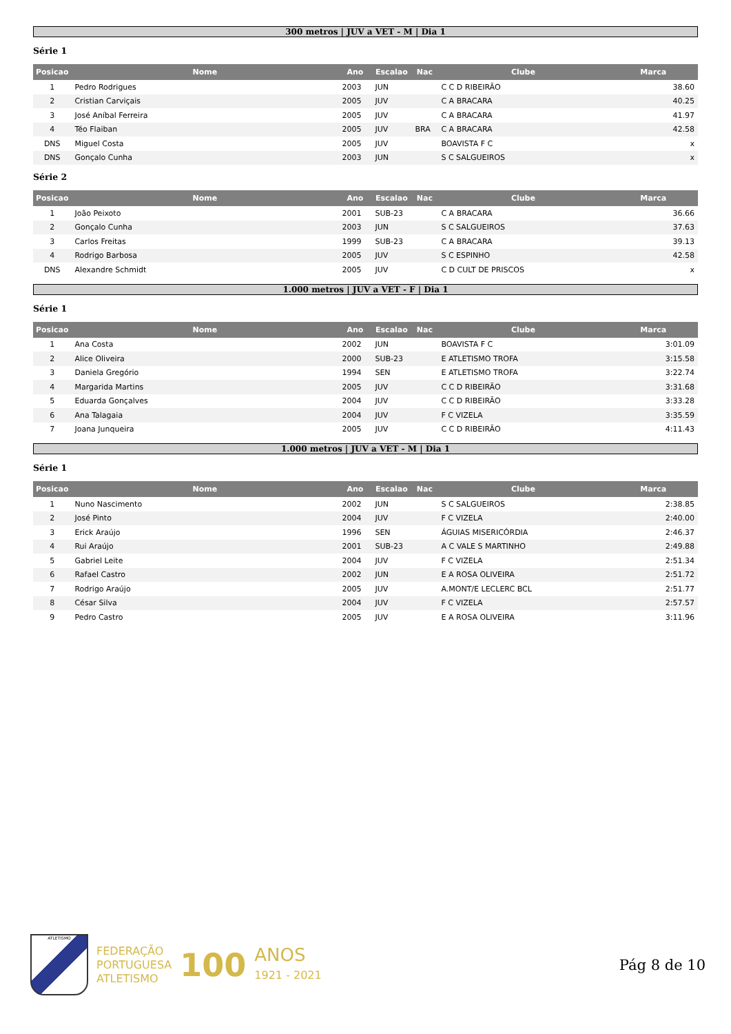300 metros | JUV a VET - M | Dia 1
Série 1
| Posicao | Nome | Ano | Escalao | Nac | Clube | Marca |
| --- | --- | --- | --- | --- | --- | --- |
| 1 | Pedro Rodrigues | 2003 | JUN | | C C D RIBEIRÃO | 38.60 |
| 2 | Cristian Carviçais | 2005 | JUV | | C A BRACARA | 40.25 |
| 3 | José Aníbal Ferreira | 2005 | JUV | | C A BRACARA | 41.97 |
| 4 | Téo Flaiban | 2005 | JUV | BRA | C A BRACARA | 42.58 |
| DNS | Miguel Costa | 2005 | JUV | | BOAVISTA F C | x |
| DNS | Gonçalo Cunha | 2003 | JUN | | S C SALGUEIROS | x |
Série 2
| Posicao | Nome | Ano | Escalao | Nac | Clube | Marca |
| --- | --- | --- | --- | --- | --- | --- |
| 1 | João Peixoto | 2001 | SUB-23 | | C A BRACARA | 36.66 |
| 2 | Gonçalo Cunha | 2003 | JUN | | S C SALGUEIROS | 37.63 |
| 3 | Carlos Freitas | 1999 | SUB-23 | | C A BRACARA | 39.13 |
| 4 | Rodrigo Barbosa | 2005 | JUV | | S C ESPINHO | 42.58 |
| DNS | Alexandre Schmidt | 2005 | JUV | | C D CULT DE PRISCOS | x |
1.000 metros | JUV a VET - F | Dia 1
Série 1
| Posicao | Nome | Ano | Escalao | Nac | Clube | Marca |
| --- | --- | --- | --- | --- | --- | --- |
| 1 | Ana Costa | 2002 | JUN | | BOAVISTA F C | 3:01.09 |
| 2 | Alice Oliveira | 2000 | SUB-23 | | E ATLETISMO TROFA | 3:15.58 |
| 3 | Daniela Gregório | 1994 | SEN | | E ATLETISMO TROFA | 3:22.74 |
| 4 | Margarida Martins | 2005 | JUV | | C C D RIBEIRÃO | 3:31.68 |
| 5 | Eduarda Gonçalves | 2004 | JUV | | C C D RIBEIRÃO | 3:33.28 |
| 6 | Ana Talagaia | 2004 | JUV | | F C VIZELA | 3:35.59 |
| 7 | Joana Junqueira | 2005 | JUV | | C C D RIBEIRÃO | 4:11.43 |
1.000 metros | JUV a VET - M | Dia 1
Série 1
| Posicao | Nome | Ano | Escalao | Nac | Clube | Marca |
| --- | --- | --- | --- | --- | --- | --- |
| 1 | Nuno Nascimento | 2002 | JUN | | S C SALGUEIROS | 2:38.85 |
| 2 | José Pinto | 2004 | JUV | | F C VIZELA | 2:40.00 |
| 3 | Erick Araújo | 1996 | SEN | | ÁGUIAS MISERICÓRDIA | 2:46.37 |
| 4 | Rui Araújo | 2001 | SUB-23 | | A C VALE S MARTINHO | 2:49.88 |
| 5 | Gabriel Leite | 2004 | JUV | | F C VIZELA | 2:51.34 |
| 6 | Rafael Castro | 2002 | JUN | | E A ROSA OLIVEIRA | 2:51.72 |
| 7 | Rodrigo Araújo | 2005 | JUV | | A.MONT/E LECLERC BCL | 2:51.77 |
| 8 | César Silva | 2004 | JUV | | F C VIZELA | 2:57.57 |
| 9 | Pedro Castro | 2005 | JUV | | E A ROSA OLIVEIRA | 3:11.96 |
ATLETISMO
FEDERAÇÃO
PORTUGUESA
ATLETISMO
100
ANOS
1921 - 2021
Pág 8 de 10